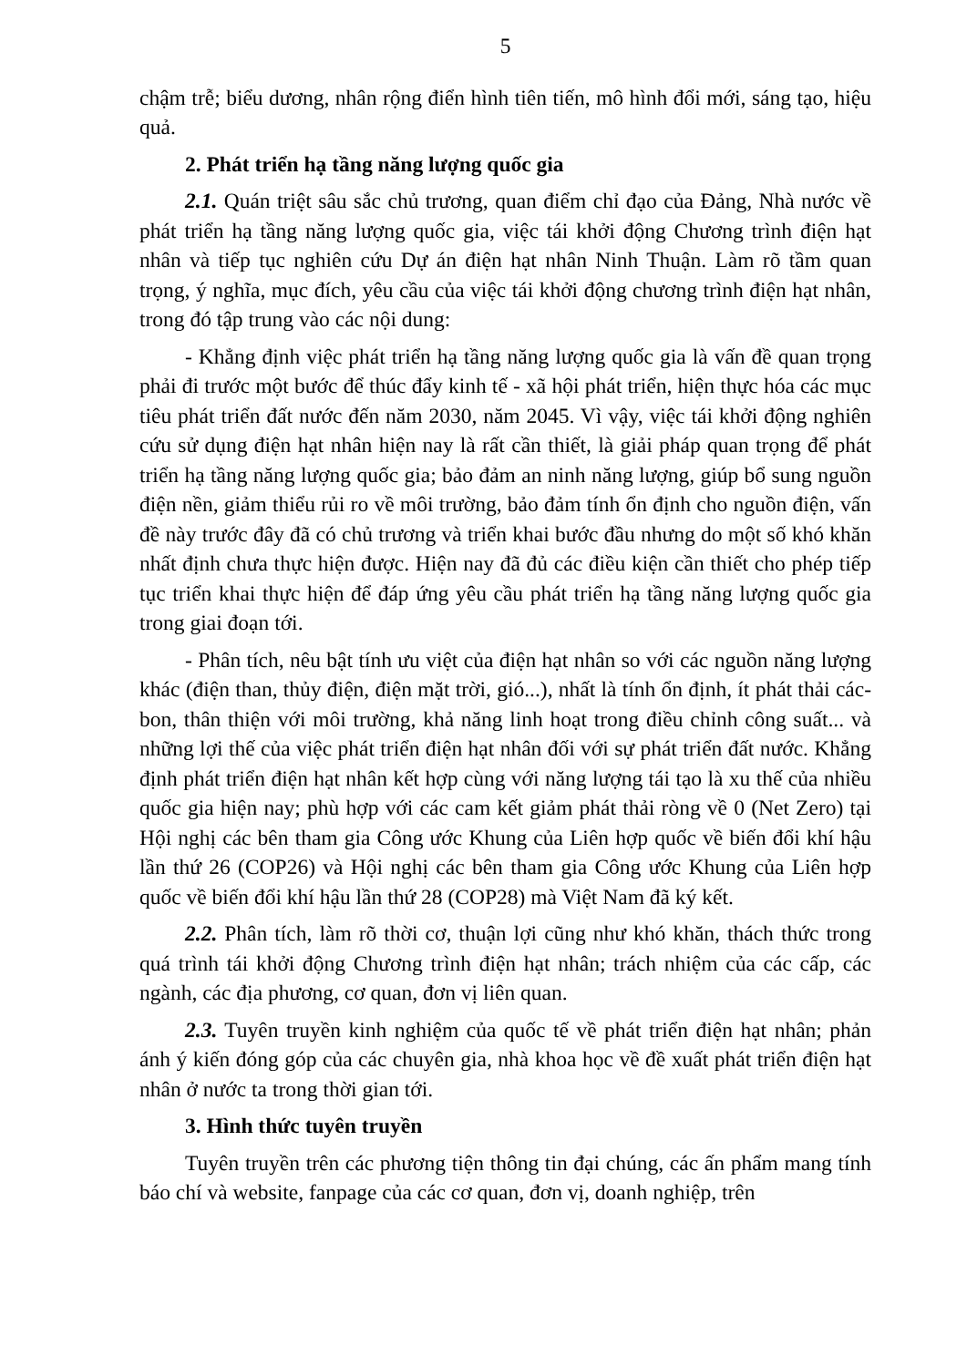5
chậm trễ; biểu dương, nhân rộng điển hình tiên tiến, mô hình đổi mới, sáng tạo, hiệu quả.
2. Phát triển hạ tầng năng lượng quốc gia
2.1. Quán triệt sâu sắc chủ trương, quan điểm chỉ đạo của Đảng, Nhà nước về phát triển hạ tầng năng lượng quốc gia, việc tái khởi động Chương trình điện hạt nhân và tiếp tục nghiên cứu Dự án điện hạt nhân Ninh Thuận. Làm rõ tầm quan trọng, ý nghĩa, mục đích, yêu cầu của việc tái khởi động chương trình điện hạt nhân, trong đó tập trung vào các nội dung:
- Khẳng định việc phát triển hạ tầng năng lượng quốc gia là vấn đề quan trọng phải đi trước một bước để thúc đẩy kinh tế - xã hội phát triển, hiện thực hóa các mục tiêu phát triển đất nước đến năm 2030, năm 2045. Vì vậy, việc tái khởi động nghiên cứu sử dụng điện hạt nhân hiện nay là rất cần thiết, là giải pháp quan trọng để phát triển hạ tầng năng lượng quốc gia; bảo đảm an ninh năng lượng, giúp bổ sung nguồn điện nền, giảm thiểu rủi ro về môi trường, bảo đảm tính ổn định cho nguồn điện, vấn đề này trước đây đã có chủ trương và triển khai bước đầu nhưng do một số khó khăn nhất định chưa thực hiện được. Hiện nay đã đủ các điều kiện cần thiết cho phép tiếp tục triển khai thực hiện để đáp ứng yêu cầu phát triển hạ tầng năng lượng quốc gia trong giai đoạn tới.
- Phân tích, nêu bật tính ưu việt của điện hạt nhân so với các nguồn năng lượng khác (điện than, thủy điện, điện mặt trời, gió...), nhất là tính ổn định, ít phát thải các-bon, thân thiện với môi trường, khả năng linh hoạt trong điều chỉnh công suất... và những lợi thế của việc phát triển điện hạt nhân đối với sự phát triển đất nước. Khẳng định phát triển điện hạt nhân kết hợp cùng với năng lượng tái tạo là xu thế của nhiều quốc gia hiện nay; phù hợp với các cam kết giảm phát thải ròng về 0 (Net Zero) tại Hội nghị các bên tham gia Công ước Khung của Liên hợp quốc về biến đổi khí hậu lần thứ 26 (COP26) và Hội nghị các bên tham gia Công ước Khung của Liên hợp quốc về biến đổi khí hậu lần thứ 28 (COP28) mà Việt Nam đã ký kết.
2.2. Phân tích, làm rõ thời cơ, thuận lợi cũng như khó khăn, thách thức trong quá trình tái khởi động Chương trình điện hạt nhân; trách nhiệm của các cấp, các ngành, các địa phương, cơ quan, đơn vị liên quan.
2.3. Tuyên truyền kinh nghiệm của quốc tế về phát triển điện hạt nhân; phản ánh ý kiến đóng góp của các chuyên gia, nhà khoa học về đề xuất phát triển điện hạt nhân ở nước ta trong thời gian tới.
3. Hình thức tuyên truyền
Tuyên truyền trên các phương tiện thông tin đại chúng, các ấn phẩm mang tính báo chí và website, fanpage của các cơ quan, đơn vị, doanh nghiệp, trên